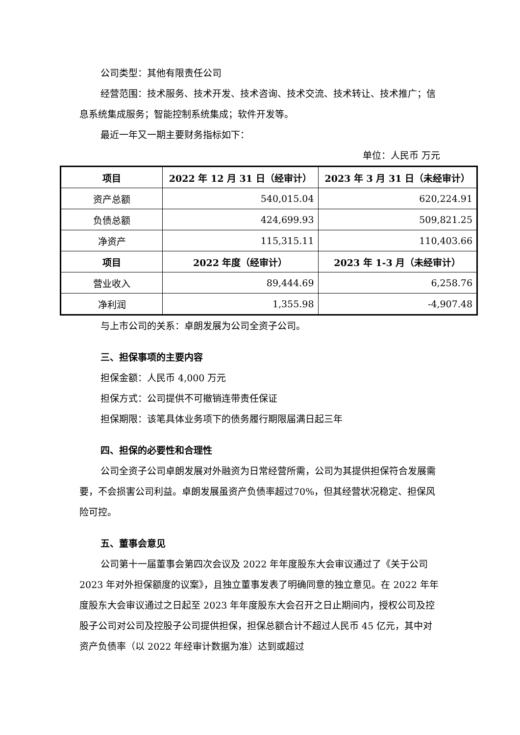公司类型：其他有限责任公司
经营范围：技术服务、技术开发、技术咨询、技术交流、技术转让、技术推广；信息系统集成服务；智能控制系统集成；软件开发等。
最近一年又一期主要财务指标如下：
单位：人民币 万元
| 项目 | 2022 年 12 月 31 日（经审计） | 2023 年 3 月 31 日（未经审计） |
| --- | --- | --- |
| 资产总额 | 540,015.04 | 620,224.91 |
| 负债总额 | 424,699.93 | 509,821.25 |
| 净资产 | 115,315.11 | 110,403.66 |
| 项目 | 2022 年度（经审计） | 2023 年 1-3 月（未经审计） |
| 营业收入 | 89,444.69 | 6,258.76 |
| 净利润 | 1,355.98 | -4,907.48 |
与上市公司的关系：卓朗发展为公司全资子公司。
三、担保事项的主要内容
担保金额：人民币 4,000 万元
担保方式：公司提供不可撤销连带责任保证
担保期限：该笔具体业务项下的债务履行期限届满日起三年
四、担保的必要性和合理性
公司全资子公司卓朗发展对外融资为日常经营所需，公司为其提供担保符合发展需要，不会损害公司利益。卓朗发展虽资产负债率超过70%，但其经营状况稳定、担保风险可控。
五、董事会意见
公司第十一届董事会第四次会议及 2022 年年度股东大会审议通过了《关于公司 2023 年对外担保额度的议案》，且独立董事发表了明确同意的独立意见。在 2022 年年度股东大会审议通过之日起至 2023 年年度股东大会召开之日止期间内，授权公司及控股子公司对公司及控股子公司提供担保，担保总额合计不超过人民币 45 亿元，其中对资产负债率（以 2022 年经审计数据为准）达到或超过